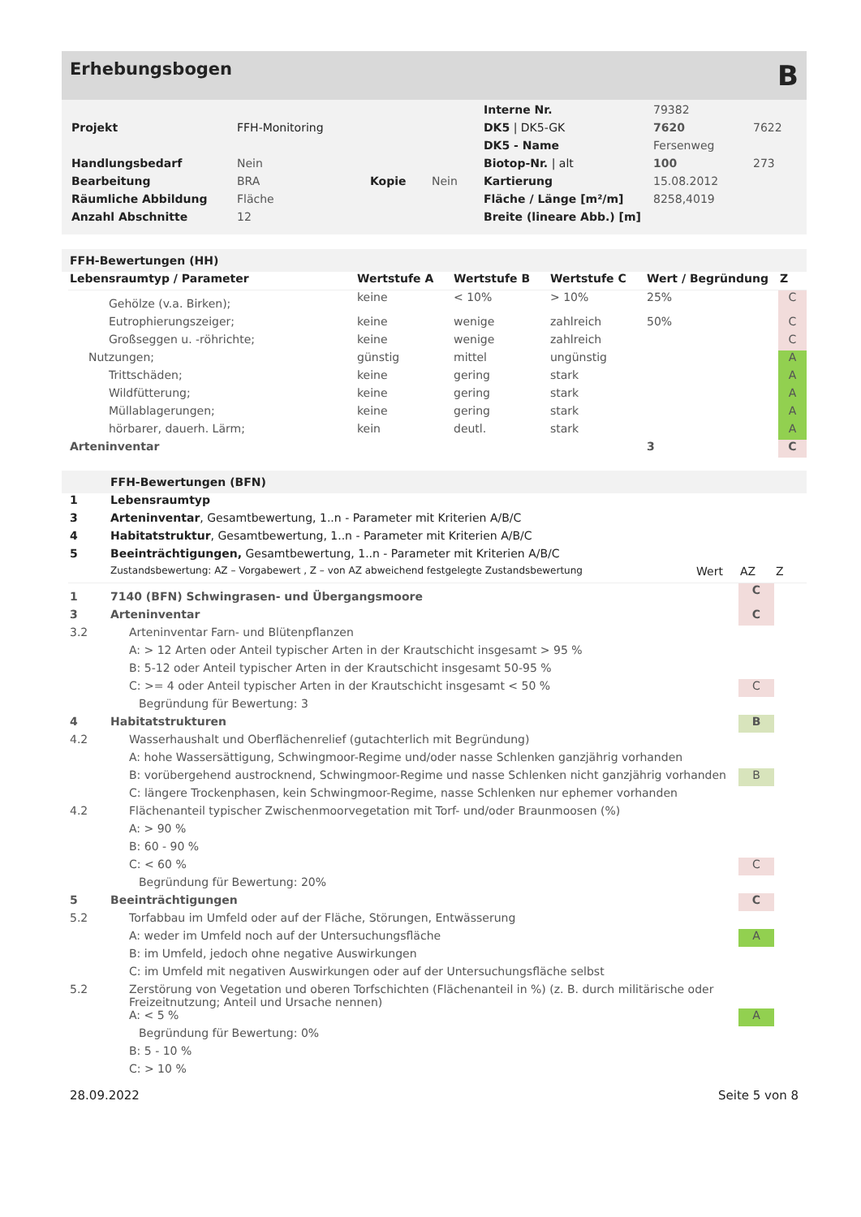Erhebungsbogen B
| | | | | Interne Nr. | 79382 | |
| Projekt | FFH-Monitoring | | | DK5 / DK5-GK | 7620 | 7622 |
| | | | | DK5 - Name | Fersenweg | |
| Handlungsbedarf | Nein | | | Biotop-Nr. / alt | 100 | 273 |
| Bearbeitung | BRA | Kopie | Nein | Kartierung | 15.08.2012 | |
| Räumliche Abbildung | Fläche | | | Fläche / Länge [m²/m] | 8258,4019 | |
| Anzahl Abschnitte | 12 | | | Breite (lineare Abb.) [m] | | |
FFH-Bewertungen (HH)
| Lebensraumtyp / Parameter | Wertstufe A | Wertstufe B | Wertstufe C | Wert / Begründung | Z |
| --- | --- | --- | --- | --- | --- |
| Gehölze (v.a. Birken); | keine | < 10% | > 10% | 25% | C |
| Eutrophierungszeiger; | keine | wenige | zahlreich | 50% | C |
| Großseggen u. -röhrichte; | keine | wenige | zahlreich | | C |
| Nutzungen; | günstig | mittel | ungünstig | | A |
| Trittschäden; | keine | gering | stark | | A |
| Wildfütterung; | keine | gering | stark | | A |
| Müllablagerungen; | keine | gering | stark | | A |
| hörbarer, dauerh. Lärm; | kein | deutl. | stark | | A |
| Arteninventar | | | | 3 | C |
FFH-Bewertungen (BFN)
| 1 | Lebensraumtyp | | | |
| 3 | Arteninventar , Gesamtbewertung, 1..n - Parameter mit Kriterien A/B/C | | | |
| 4 | Habitatstruktur , Gesamtbewertung, 1..n - Parameter mit Kriterien A/B/C | | | |
| 5 | Beeinträchtigungen, Gesamtbewertung, 1..n - Parameter mit Kriterien A/B/C | | | |
| | Zustandsbewertung: AZ – Vorgabewert , Z – von AZ abweichend festgelegte Zustandsbewertung | Wert | AZ | Z |
| 1 | 7140 (BFN) Schwingrasen- und Übergangsmoore | | C | |
| 3 | Arteninventar | | C | |
| 3.2 | Arteninventar Farn- und Blütenpflanzen | | | |
| | A: > 12 Arten oder Anteil typischer Arten in der Krautschicht insgesamt > 95 % | | | |
| | B: 5-12 oder Anteil typischer Arten in der Krautschicht insgesamt 50-95 % | | | |
| | C: >= 4 oder Anteil typischer Arten in der Krautschicht insgesamt < 50 % | | C | |
| | Begründung für Bewertung: 3 | | | |
| 4 | Habitatstrukturen | | B | |
| 4.2 | Wasserhaushalt und Oberflächenrelief (gutachterlich mit Begründung) | | | |
| | A: hohe Wassersättigung, Schwingmoor-Regime und/oder nasse Schlenken ganzjährig vorhanden | | | |
| | B: vorübergehend austrocknend, Schwingmoor-Regime und nasse Schlenken nicht ganzjährig vorhanden | | B | |
| | C: längere Trockenphasen, kein Schwingmoor-Regime, nasse Schlenken nur ephemer vorhanden | | | |
| 4.2 | Flächenanteil typischer Zwischenmoorvegetation mit Torf- und/oder Braunmoosen (%) | | | |
| | A: > 90 % | | | |
| | B: 60 - 90 % | | | |
| | C: < 60 % | | C | |
| | Begründung für Bewertung: 20% | | | |
| 5 | Beeinträchtigungen | | C | |
| 5.2 | Torfabbau im Umfeld oder auf der Fläche, Störungen, Entwässerung | | | |
| | A: weder im Umfeld noch auf der Untersuchungsfläche | | A | |
| | B: im Umfeld, jedoch ohne negative Auswirkungen | | | |
| | C: im Umfeld mit negativen Auswirkungen oder auf der Untersuchungsfläche selbst | | | |
| 5.2 | Zerstörung von Vegetation und oberen Torfschichten (Flächenanteil in %) (z. B. durch militärische oder Freizeitnutzung; Anteil und Ursache nennen) | | | |
| | A: < 5 % | | A | |
| | Begründung für Bewertung: 0% | | | |
| | B: 5 - 10 % | | | |
| | C: > 10 % | | | |
28.09.2022 Seite 5 von 8